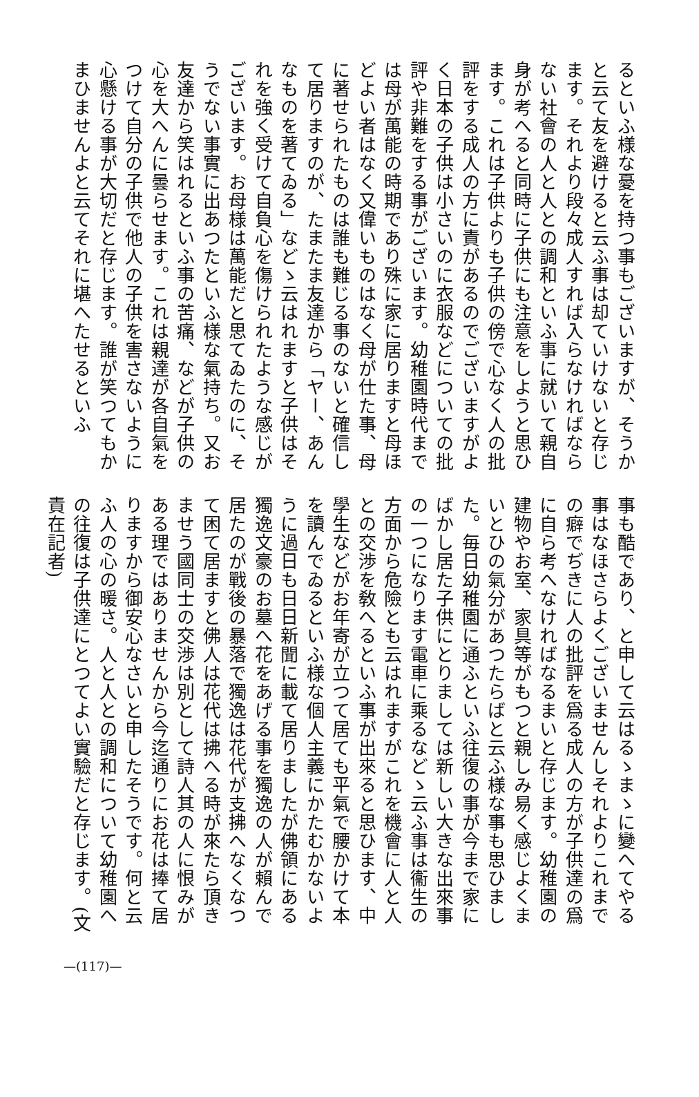るといふ様な憂を持つ事もございますが、そうかと云て友を避けると云ふ事は却ていけないと存じます。それより段々成人すれば入らなければならない社會の人と人との調和といふ事に就いて親自身が考へると同時に子供にも注意をしようと思ひます。これは子供よりも子供の傍で心なく人の批評をする成人の方に責があるのでございますがよく日本の子供は小さいのに衣服などについての批評や非難をする事がございます。幼稚園時代までは母が萬能の時期であり殊に家に居りますと母ほどよい者はなく又偉いものはなく母が仕た事、母に著せられたものは誰も難じる事のないと確信して居りますのが、たまたま友達から「ヤー、あんなものを著てゐる」などゝ云はれますと子供はそれを強く受けて自負心を傷けられたような感じがございます。お母様は萬能だと思てゐたのに、そうでない事實に出あつたといふ様な氣持ち。又お友達から笑はれるといふ事の苦痛、などが子供の心を大へんに曇らせます。これは親達が各自氣をつけて自分の子供で他人の子供を害さないように心懸ける事が大切だと存じます。誰が笑つてもかまひませんよと云てそれに堪へたせるといふ
事も酷であり、と申して云はるゝまゝに變へてやる事はなほさらよくございませんしそれよりこれまでの癖でぢきに人の批評を爲る成人の方が子供達の爲に自ら考へなければなるまいと存じます。幼稚園の建物やお室、家具等がもつと親しみ易く感じよくまいとひの氣分があつたらばと云ふ様な事も思ひました。毎日幼稚園に通ふといふ往復の事が今まで家にばかし居た子供にとりましては新しい大きな出來事の一つになります電車に乘るなどゝ云ふ事は衞生の方面から危險とも云はれますがこれを機會に人と人との交渉を敎へるといふ事が出來ると思ひます、中學生などがお年寄が立つて居ても平氣で腰かけて本を讀んでゐるといふ様な個人主義にかたむかないように過日も日日新聞に載て居りましたが佛領にある獨逸文豪のお墓へ花をあげる事を獨逸の人が賴んで居たのが戰後の暴落で獨逸は花代が支拂へなくなつて困て居ますと佛人は花代は拂へる時が來たら頂きませう國同士の交渉は別として詩人其の人に恨みがある理ではありませんから今迄通りにお花は捧て居りますから御安心なさいと申したそうです。何と云ふ人の心の暖さ。人と人との調和について幼稚園への往復は子供達にとつてよい實驗だと存じます。(文責在記者)
—(117)—